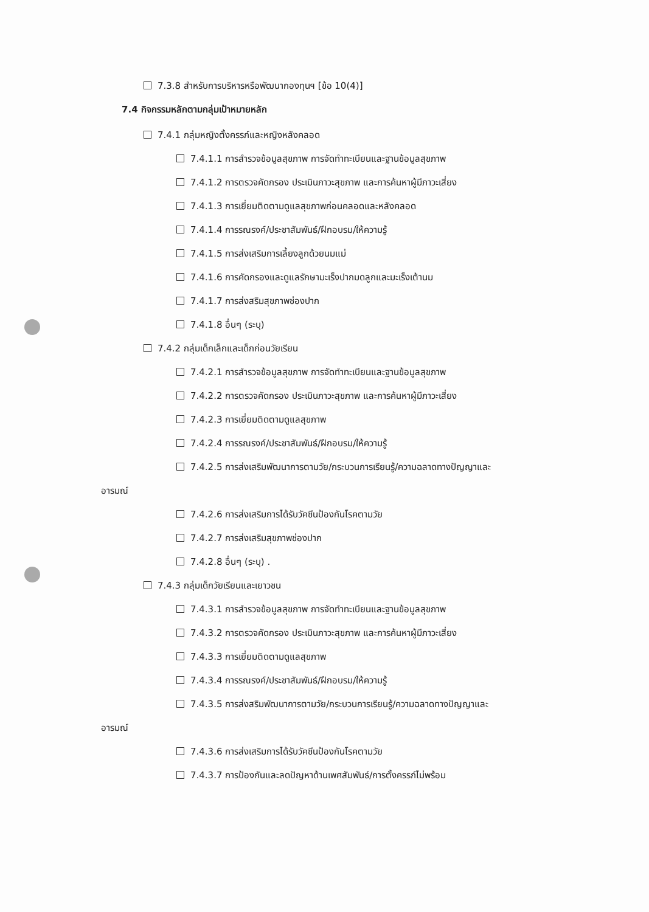7.3.8 สำหรับการบริหารหรือพัฒนากองทุนฯ [ข้อ 10(4)]
7.4 กิจกรรมหลักตามกลุ่มเป้าหมายหลัก
7.4.1 กลุ่มหญิงตั้งครรภ์และหญิงหลังคลอด
7.4.1.1 การสำรวจข้อมูลสุขภาพ การจัดทำทะเบียนและฐานข้อมูลสุขภาพ
7.4.1.2 การตรวจคัดกรอง ประเมินภาวะสุขภาพ และการค้นหาผู้มีภาวะเสี่ยง
7.4.1.3 การเยี่ยมติดตามดูแลสุขภาพก่อนคลอดและหลังคลอด
7.4.1.4 การรณรงค์/ประชาสัมพันธ์/ฝึกอบรม/ให้ความรู้
7.4.1.5 การส่งเสริมการเลี้ยงลูกด้วยนมแม่
7.4.1.6 การคัดกรองและดูแลรักษามะเร็งปากมดลูกและมะเร็งเต้านม
7.4.1.7 การส่งสริมสุขภาพช่องปาก
7.4.1.8 อื่นๆ (ระบุ)
7.4.2 กลุ่มเด็กเล็กและเด็กก่อนวัยเรียน
7.4.2.1 การสำรวจข้อมูลสุขภาพ การจัดทำทะเบียนและฐานข้อมูลสุขภาพ
7.4.2.2 การตรวจคัดกรอง ประเมินภาวะสุขภาพ และการค้นหาผู้มีภาวะเสี่ยง
7.4.2.3 การเยี่ยมติดตามดูแลสุขภาพ
7.4.2.4 การรณรงค์/ประชาสัมพันธ์/ฝึกอบรม/ให้ความรู้
7.4.2.5 การส่งเสริมพัฒนาการตามวัย/กระบวนการเรียนรู้/ความฉลาดทางปัญญาและ
อารมณ์
7.4.2.6 การส่งเสริมการได้รับวัคซีนป้องกันโรคตามวัย
7.4.2.7 การส่งเสริมสุขภาพช่องปาก
7.4.2.8 อื่นๆ (ระบุ) .
7.4.3 กลุ่มเด็กวัยเรียนและเยาวชน
7.4.3.1 การสำรวจข้อมูลสุขภาพ การจัดทำทะเบียนและฐานข้อมูลสุขภาพ
7.4.3.2 การตรวจคัดกรอง ประเมินภาวะสุขภาพ และการค้นหาผู้มีภาวะเสี่ยง
7.4.3.3 การเยี่ยมติดตามดูแลสุขภาพ
7.4.3.4 การรณรงค์/ประชาสัมพันธ์/ฝึกอบรม/ให้ความรู้
7.4.3.5 การส่งสริมพัฒนาการตามวัย/กระบวนการเรียนรู้/ความฉลาดทางปัญญาและ
อารมณ์
7.4.3.6 การส่งเสริมการได้รับวัคซีนป้องกันโรคตามวัย
7.4.3.7 การป้องกันและลดปัญหาด้านเพศสัมพันธ์/การตั้งครรภ์ไม่พร้อม